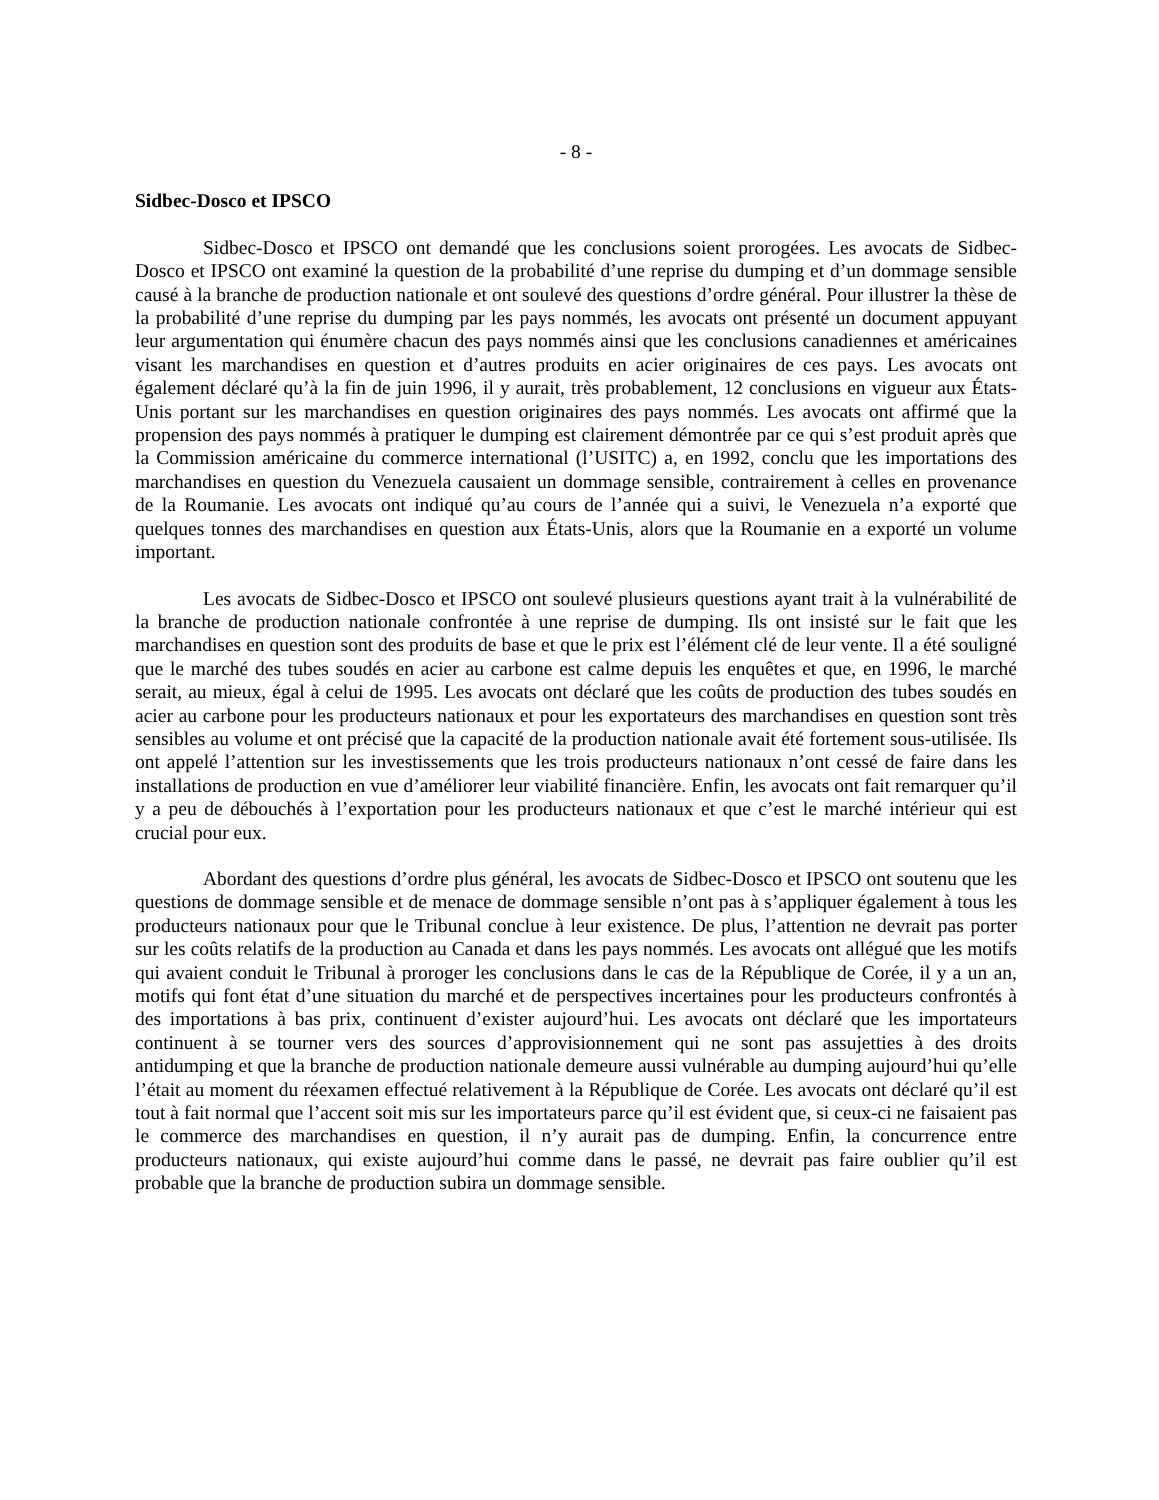- 8 -
Sidbec-Dosco et IPSCO
Sidbec-Dosco et IPSCO ont demandé que les conclusions soient prorogées. Les avocats de Sidbec-Dosco et IPSCO ont examiné la question de la probabilité d’une reprise du dumping et d’un dommage sensible causé à la branche de production nationale et ont soulevé des questions d’ordre général. Pour illustrer la thèse de la probabilité d’une reprise du dumping par les pays nommés, les avocats ont présenté un document appuyant leur argumentation qui énumère chacun des pays nommés ainsi que les conclusions canadiennes et américaines visant les marchandises en question et d’autres produits en acier originaires de ces pays. Les avocats ont également déclaré qu’à la fin de juin 1996, il y aurait, très probablement, 12 conclusions en vigueur aux États-Unis portant sur les marchandises en question originaires des pays nommés. Les avocats ont affirmé que la propension des pays nommés à pratiquer le dumping est clairement démontrée par ce qui s’est produit après que la Commission américaine du commerce international (l’USITC) a, en 1992, conclu que les importations des marchandises en question du Venezuela causaient un dommage sensible, contrairement à celles en provenance de la Roumanie. Les avocats ont indiqué qu’au cours de l’année qui a suivi, le Venezuela n’a exporté que quelques tonnes des marchandises en question aux États-Unis, alors que la Roumanie en a exporté un volume important.
Les avocats de Sidbec-Dosco et IPSCO ont soulevé plusieurs questions ayant trait à la vulnérabilité de la branche de production nationale confrontée à une reprise de dumping. Ils ont insisté sur le fait que les marchandises en question sont des produits de base et que le prix est l’élément clé de leur vente. Il a été souligné que le marché des tubes soudés en acier au carbone est calme depuis les enquêtes et que, en 1996, le marché serait, au mieux, égal à celui de 1995. Les avocats ont déclaré que les coûts de production des tubes soudés en acier au carbone pour les producteurs nationaux et pour les exportateurs des marchandises en question sont très sensibles au volume et ont précisé que la capacité de la production nationale avait été fortement sous-utilisée. Ils ont appelé l’attention sur les investissements que les trois producteurs nationaux n’ont cessé de faire dans les installations de production en vue d’améliorer leur viabilité financière. Enfin, les avocats ont fait remarquer qu’il y a peu de débouchés à l’exportation pour les producteurs nationaux et que c’est le marché intérieur qui est crucial pour eux.
Abordant des questions d’ordre plus général, les avocats de Sidbec-Dosco et IPSCO ont soutenu que les questions de dommage sensible et de menace de dommage sensible n’ont pas à s’appliquer également à tous les producteurs nationaux pour que le Tribunal conclue à leur existence. De plus, l’attention ne devrait pas porter sur les coûts relatifs de la production au Canada et dans les pays nommés. Les avocats ont allégué que les motifs qui avaient conduit le Tribunal à proroger les conclusions dans le cas de la République de Corée, il y a un an, motifs qui font état d’une situation du marché et de perspectives incertaines pour les producteurs confrontés à des importations à bas prix, continuent d’exister aujourd’hui. Les avocats ont déclaré que les importateurs continuent à se tourner vers des sources d’approvisionnement qui ne sont pas assujetties à des droits antidumping et que la branche de production nationale demeure aussi vulnérable au dumping aujourd’hui qu’elle l’était au moment du réexamen effectué relativement à la République de Corée. Les avocats ont déclaré qu’il est tout à fait normal que l’accent soit mis sur les importateurs parce qu’il est évident que, si ceux-ci ne faisaient pas le commerce des marchandises en question, il n’y aurait pas de dumping. Enfin, la concurrence entre producteurs nationaux, qui existe aujourd’hui comme dans le passé, ne devrait pas faire oublier qu’il est probable que la branche de production subira un dommage sensible.